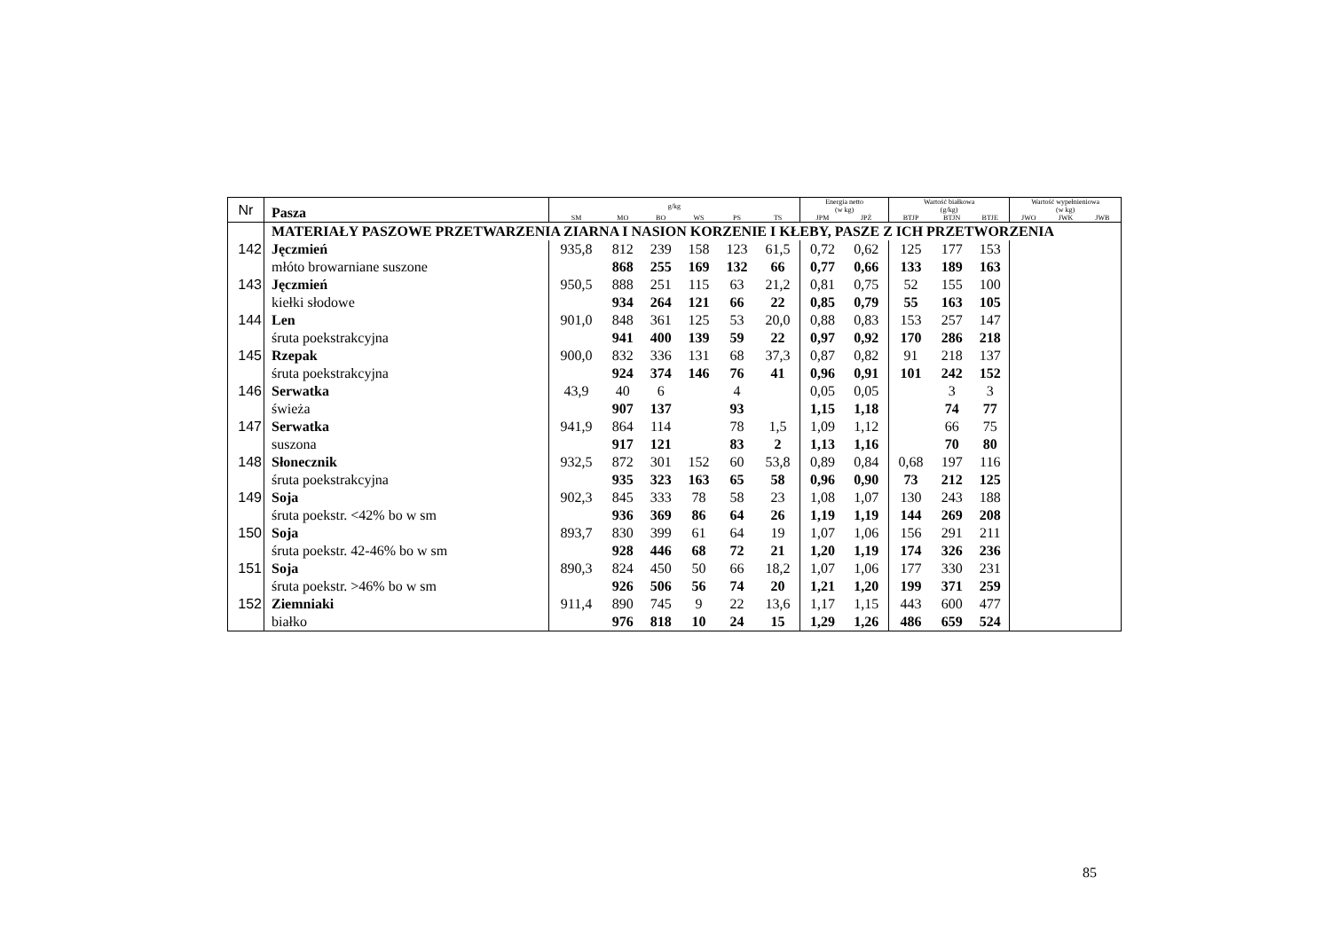| Nr | Pasza | g/kg | | | | | | Energia netto (w kg) | | Wartość białkowa (g/kg) | | | Wartość wypełnieniowa (w kg) | | |
| | | SM | MO | BO | WS | PS | TS | JPM | JPŻ | BTJP | BTJN | BTJE | JWO | JWK | JWB |
| | MATERIAŁY PASZOWE PRZETWARZENIA ZIARNA I NASION KORZENIE I KŁEBY, PASZE Z ICH PRZETWORZENIA | | | | | | | | | | | | | | |
| 142 | Jęczmień | 935,8 | 812 | 239 | 158 | 123 | 61,5 | 0,72 | 0,62 | 125 | 177 | 153 | | | |
| | młóto browarniane suszone | | 868 | 255 | 169 | 132 | 66 | 0,77 | 0,66 | 133 | 189 | 163 | | | |
| 143 | Jęczmień | 950,5 | 888 | 251 | 115 | 63 | 21,2 | 0,81 | 0,75 | 52 | 155 | 100 | | | |
| | kiełki słodowe | | 934 | 264 | 121 | 66 | 22 | 0,85 | 0,79 | 55 | 163 | 105 | | | |
| 144 | Len | 901,0 | 848 | 361 | 125 | 53 | 20,0 | 0,88 | 0,83 | 153 | 257 | 147 | | | |
| | śruta poekstrakcyjna | | 941 | 400 | 139 | 59 | 22 | 0,97 | 0,92 | 170 | 286 | 218 | | | |
| 145 | Rzepak | 900,0 | 832 | 336 | 131 | 68 | 37,3 | 0,87 | 0,82 | 91 | 218 | 137 | | | |
| | śruta poekstrakcyjna | | 924 | 374 | 146 | 76 | 41 | 0,96 | 0,91 | 101 | 242 | 152 | | | |
| 146 | Serwatka | 43,9 | 40 | 6 | | 4 | | 0,05 | 0,05 | | 3 | 3 | | | |
| | świeża | | 907 | 137 | | 93 | | 1,15 | 1,18 | | 74 | 77 | | | |
| 147 | Serwatka | 941,9 | 864 | 114 | | 78 | 1,5 | 1,09 | 1,12 | | 66 | 75 | | | |
| | suszona | | 917 | 121 | | 83 | 2 | 1,13 | 1,16 | | 70 | 80 | | | |
| 148 | Słonecznik | 932,5 | 872 | 301 | 152 | 60 | 53,8 | 0,89 | 0,84 | 0,68 | 197 | 116 | | | |
| | śruta poekstrakcyjna | | 935 | 323 | 163 | 65 | 58 | 0,96 | 0,90 | 73 | 212 | 125 | | | |
| 149 | Soja | 902,3 | 845 | 333 | 78 | 58 | 23 | 1,08 | 1,07 | 130 | 243 | 188 | | | |
| | śruta poekstr. <42% bo w sm | | 936 | 369 | 86 | 64 | 26 | 1,19 | 1,19 | 144 | 269 | 208 | | | |
| 150 | Soja | 893,7 | 830 | 399 | 61 | 64 | 19 | 1,07 | 1,06 | 156 | 291 | 211 | | | |
| | śruta poekstr. 42-46% bo w sm | | 928 | 446 | 68 | 72 | 21 | 1,20 | 1,19 | 174 | 326 | 236 | | | |
| 151 | Soja | 890,3 | 824 | 450 | 50 | 66 | 18,2 | 1,07 | 1,06 | 177 | 330 | 231 | | | |
| | śruta poekstr. >46% bo w sm | | 926 | 506 | 56 | 74 | 20 | 1,21 | 1,20 | 199 | 371 | 259 | | | |
| 152 | Ziemniaki | 911,4 | 890 | 745 | 9 | 22 | 13,6 | 1,17 | 1,15 | 443 | 600 | 477 | | | |
| | białko | | 976 | 818 | 10 | 24 | 15 | 1,29 | 1,26 | 486 | 659 | 524 | | | |
85